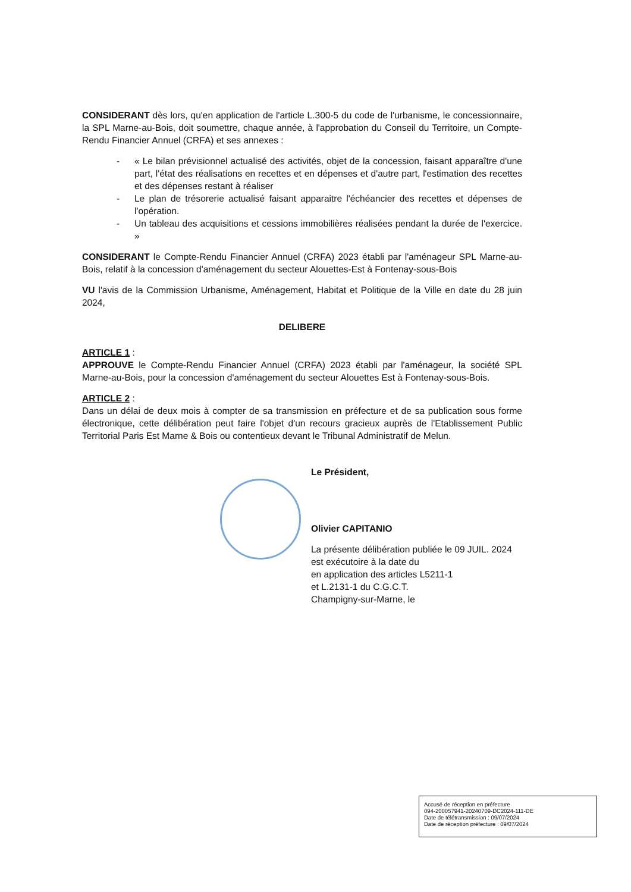CONSIDERANT dès lors, qu'en application de l'article L.300-5 du code de l'urbanisme, le concessionnaire, la SPL Marne-au-Bois, doit soumettre, chaque année, à l'approbation du Conseil du Territoire, un Compte-Rendu Financier Annuel (CRFA) et ses annexes :
- « Le bilan prévisionnel actualisé des activités, objet de la concession, faisant apparaître d'une part, l'état des réalisations en recettes et en dépenses et d'autre part, l'estimation des recettes et des dépenses restant à réaliser
- Le plan de trésorerie actualisé faisant apparaitre l'échéancier des recettes et dépenses de l'opération.
- Un tableau des acquisitions et cessions immobilières réalisées pendant la durée de l'exercice. »
CONSIDERANT le Compte-Rendu Financier Annuel (CRFA) 2023 établi par l'aménageur SPL Marne-au-Bois, relatif à la concession d'aménagement du secteur Alouettes-Est à Fontenay-sous-Bois
VU l'avis de la Commission Urbanisme, Aménagement, Habitat et Politique de la Ville en date du 28 juin 2024,
DELIBERE
ARTICLE 1 :
APPROUVE le Compte-Rendu Financier Annuel (CRFA) 2023 établi par l'aménageur, la société SPL Marne-au-Bois, pour la concession d'aménagement du secteur Alouettes Est à Fontenay-sous-Bois.
ARTICLE 2 :
Dans un délai de deux mois à compter de sa transmission en préfecture et de sa publication sous forme électronique, cette délibération peut faire l'objet d'un recours gracieux auprès de l'Etablissement Public Territorial Paris Est Marne & Bois ou contentieux devant le Tribunal Administratif de Melun.
Le Président,
Olivier CAPITANIO
La présente délibération publiée le 09 JUIL. 2024
est exécutoire à la date du
en application des articles L5211-1
et L.2131-1 du C.G.C.T.
Champigny-sur-Marne, le
Accusé de réception en préfecture
094-200057941-20240709-DC2024-111-DE
Date de télétransmission : 09/07/2024
Date de réception préfecture : 09/07/2024